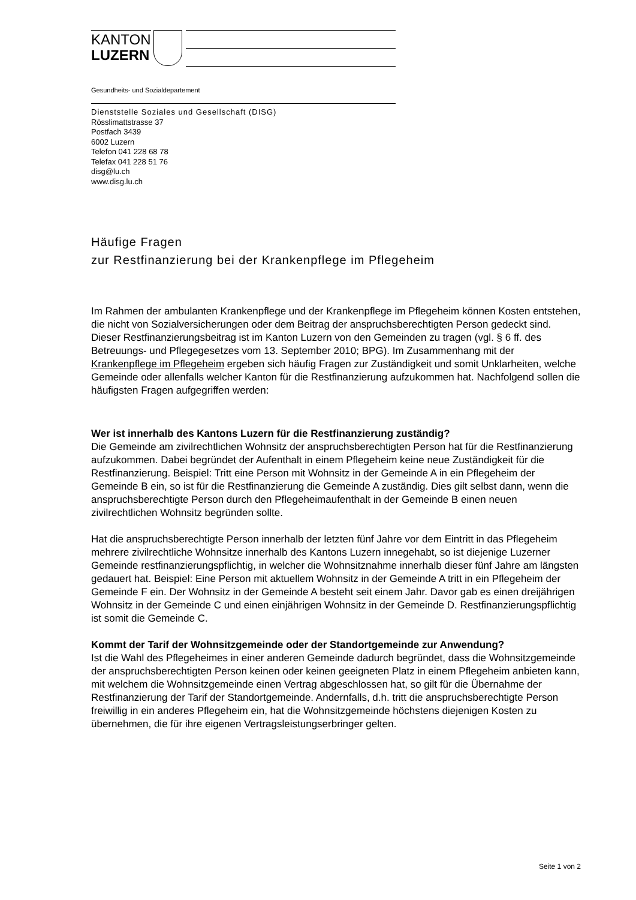KANTON
LUZERN
Gesundheits- und Sozialdepartement
Dienststelle Soziales und Gesellschaft (DISG)
Rösslimattstrasse 37
Postfach 3439
6002 Luzern
Telefon 041 228 68 78
Telefax 041 228 51 76
disg@lu.ch
www.disg.lu.ch
Häufige Fragen
zur Restfinanzierung bei der Krankenpflege im Pflegeheim
Im Rahmen der ambulanten Krankenpflege und der Krankenpflege im Pflegeheim können Kosten entstehen, die nicht von Sozialversicherungen oder dem Beitrag der anspruchsberechtigten Person gedeckt sind. Dieser Restfinanzierungsbeitrag ist im Kanton Luzern von den Gemeinden zu tragen (vgl. § 6 ff. des Betreuungs- und Pflegegesetzes vom 13. September 2010; BPG). Im Zusammenhang mit der Krankenpflege im Pflegeheim ergeben sich häufig Fragen zur Zuständigkeit und somit Unklarheiten, welche Gemeinde oder allenfalls welcher Kanton für die Restfinanzierung aufzukommen hat. Nachfolgend sollen die häufigsten Fragen aufgegriffen werden:
Wer ist innerhalb des Kantons Luzern für die Restfinanzierung zuständig?
Die Gemeinde am zivilrechtlichen Wohnsitz der anspruchsberechtigten Person hat für die Restfinanzierung aufzukommen. Dabei begründet der Aufenthalt in einem Pflegeheim keine neue Zuständigkeit für die Restfinanzierung. Beispiel: Tritt eine Person mit Wohnsitz in der Gemeinde A in ein Pflegeheim der Gemeinde B ein, so ist für die Restfinanzierung die Gemeinde A zuständig. Dies gilt selbst dann, wenn die anspruchsberechtigte Person durch den Pflegeheimaufenthalt in der Gemeinde B einen neuen zivilrechtlichen Wohnsitz begründen sollte.
Hat die anspruchsberechtigte Person innerhalb der letzten fünf Jahre vor dem Eintritt in das Pflegeheim mehrere zivilrechtliche Wohnsitze innerhalb des Kantons Luzern innegehabt, so ist diejenige Luzerner Gemeinde restfinanzierungspflichtig, in welcher die Wohnsitznahme innerhalb dieser fünf Jahre am längsten gedauert hat. Beispiel: Eine Person mit aktuellem Wohnsitz in der Gemeinde A tritt in ein Pflegeheim der Gemeinde F ein. Der Wohnsitz in der Gemeinde A besteht seit einem Jahr. Davor gab es einen dreijährigen Wohnsitz in der Gemeinde C und einen einjährigen Wohnsitz in der Gemeinde D. Restfinanzierungspflichtig ist somit die Gemeinde C.
Kommt der Tarif der Wohnsitzgemeinde oder der Standortgemeinde zur Anwendung?
Ist die Wahl des Pflegeheimes in einer anderen Gemeinde dadurch begründet, dass die Wohnsitzgemeinde der anspruchsberechtigten Person keinen oder keinen geeigneten Platz in einem Pflegeheim anbieten kann, mit welchem die Wohnsitzgemeinde einen Vertrag abgeschlossen hat, so gilt für die Übernahme der Restfinanzierung der Tarif der Standortgemeinde. Andernfalls, d.h. tritt die anspruchsberechtigte Person freiwillig in ein anderes Pflegeheim ein, hat die Wohnsitzgemeinde höchstens diejenigen Kosten zu übernehmen, die für ihre eigenen Vertragsleistungserbringer gelten.
Seite 1 von 2